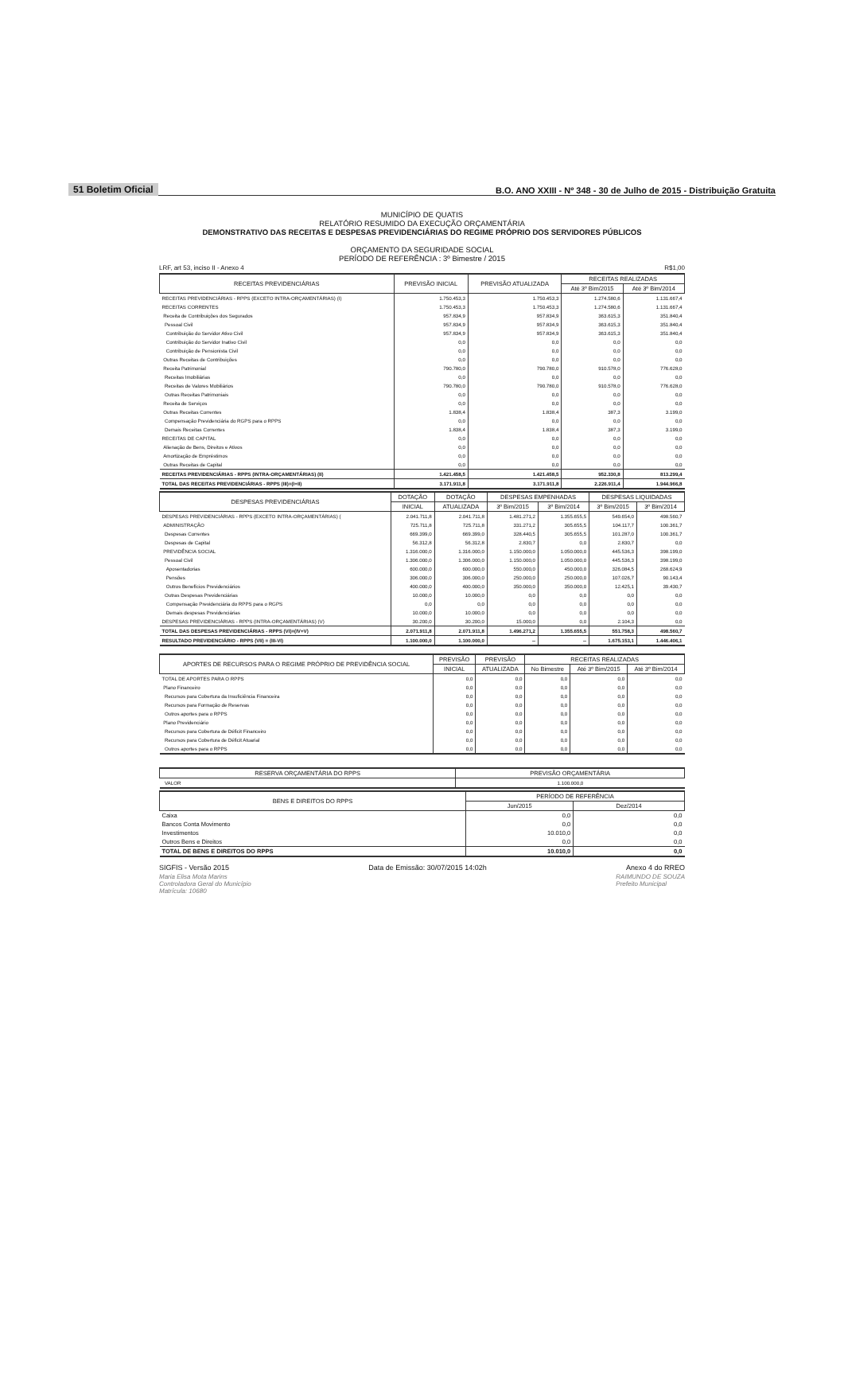51 Boletim Oficial B.O. ANO XXIII - Nº 348 - 30 de Julho de 2015 - Distribuição Gratuita
MUNICÍPIO DE QUATIS
RELATÓRIO RESUMIDO DA EXECUÇÃO ORÇAMENTÁRIA
DEMONSTRATIVO DAS RECEITAS E DESPESAS PREVIDENCIÁRIAS DO REGIME PRÓPRIO DOS SERVIDORES PÚBLICOS
ORÇAMENTO DA SEGURIDADE SOCIAL
PERÍODO DE REFERÊNCIA : 3º Bimestre / 2015
LRF, art 53, inciso II - Anexo 4 R$1,00
| RECEITAS PREVIDENCIÁRIAS | PREVISÃO INICIAL | PREVISÃO ATUALIZADA | RECEITAS REALIZADAS | |
| --- | --- | --- | --- | --- |
| | | | Até 3º Bim/2015 | Até 3º Bim/2014 |
| RECEITAS PREVIDENCIÁRIAS - RPPS (EXCETO INTRA-ORÇAMENTÁRIAS) (I) | 1.750.453,3 | 1.750.453,3 | 1.274.580,6 | 1.131.667,4 |
| RECEITAS CORRENTES | 1.750.453,3 | 1.750.453,3 | 1.274.580,6 | 1.131.667,4 |
| Receita de Contribuições dos Segurados | 957.834,9 | 957.834,9 | 363.615,3 | 351.840,4 |
| Pessoal Civil | 957.834,9 | 957.834,9 | 363.615,3 | 351.840,4 |
| Contribuição do Servidor Ativo Civil | 957.834,9 | 957.834,9 | 363.615,3 | 351.840,4 |
| Contribuição do Servidor Inativo Civil | 0,0 | 0,0 | 0,0 | 0,0 |
| Contribuição de Pensionista Civil | 0,0 | 0,0 | 0,0 | 0,0 |
| Outras Receitas de Contribuições | 0,0 | 0,0 | 0,0 | 0,0 |
| Receita Patrimonial | 790.780,0 | 790.780,0 | 910.578,0 | 776.628,0 |
| Receitas Imobiliárias | 0,0 | 0,0 | 0,0 | 0,0 |
| Receitas de Valores Mobiliários | 790.780,0 | 790.780,0 | 910.578,0 | 776.628,0 |
| Outras Receitas Patrimoniais | 0,0 | 0,0 | 0,0 | 0,0 |
| Receita de Serviços | 0,0 | 0,0 | 0,0 | 0,0 |
| Outras Receitas Correntes | 1.838,4 | 1.838,4 | 387,3 | 3.199,0 |
| Compensação Previdenciária do RGPS para o RPPS | 0,0 | 0,0 | 0,0 | 0,0 |
| Demais Receitas Correntes | 1.838,4 | 1.838,4 | 387,3 | 3.199,0 |
| RECEITAS DE CAPITAL | 0,0 | 0,0 | 0,0 | 0,0 |
| Alienação de Bens, Direitos e Ativos | 0,0 | 0,0 | 0,0 | 0,0 |
| Amortização de Empréstimos | 0,0 | 0,0 | 0,0 | 0,0 |
| Outras Receitas de Capital | 0,0 | 0,0 | 0,0 | 0,0 |
| RECEITAS PREVIDENCIÁRIAS - RPPS (INTRA-ORÇAMENTÁRIAS) (II) | 1.421.458,5 | 1.421.458,5 | 952.330,8 | 813.299,4 |
| TOTAL DAS RECEITAS PREVIDENCIÁRIAS - RPPS (III)=(I+II) | 3.171.911,8 | 3.171.911,8 | 2.226.911,4 | 1.944.966,8 |
| DESPESAS PREVIDENCIÁRIAS | DOTAÇÃO | DOTAÇÃO | DESPESAS EMPENHADAS | | DESPESAS LIQUIDADAS | |
| --- | --- | --- | --- | --- | --- | --- |
| | INICIAL | ATUALIZADA | 3º Bim/2015 | 3º Bim/2014 | 3º Bim/2015 | 3º Bim/2014 |
| DESPESAS PREVIDENCIÁRIAS - RPPS (EXCETO INTRA-ORÇAMENTÁRIAS) ( | 2.041.711,8 | 2.041.711,8 | 1.481.271,2 | 1.355.655,5 | 549.654,0 | 498.560,7 |
| ADMINISTRAÇÃO | 725.711,8 | 725.711,8 | 331.271,2 | 305.655,5 | 104.117,7 | 100.361,7 |
| Despesas Correntes | 669.399,0 | 669.399,0 | 328.440,5 | 305.655,5 | 101.287,0 | 100.361,7 |
| Despesas de Capital | 56.312,8 | 56.312,8 | 2.830,7 | 0,0 | 2.830,7 | 0,0 |
| PREVIDÊNCIA SOCIAL | 1.316.000,0 | 1.316.000,0 | 1.150.000,0 | 1.050.000,0 | 445.536,3 | 398.199,0 |
| Pessoal Civil | 1.306.000,0 | 1.306.000,0 | 1.150.000,0 | 1.050.000,0 | 445.536,3 | 398.199,0 |
| Aposentadorias | 600.000,0 | 600.000,0 | 550.000,0 | 450.000,0 | 326.084,5 | 268.624,9 |
| Pensões | 306.000,0 | 306.000,0 | 250.000,0 | 250.000,0 | 107.026,7 | 90.143,4 |
| Outros Benefícios Previdenciários | 400.000,0 | 400.000,0 | 350.000,0 | 350.000,0 | 12.425,1 | 39.430,7 |
| Outras Despesas Previdenciárias | 10.000,0 | 10.000,0 | 0,0 | 0,0 | 0,0 | 0,0 |
| Compensação Previdenciária do RPPS para o RGPS | 0,0 | 0,0 | 0,0 | 0,0 | 0,0 | 0,0 |
| Demais despesas Previdenciárias | 10.000,0 | 10.000,0 | 0,0 | 0,0 | 0,0 | 0,0 |
| DESPESAS PREVIDENCIÁRIAS - RPPS (INTRA-ORÇAMENTÁRIAS) (V) | 30.200,0 | 30.200,0 | 15.000,0 | 0,0 | 2.104,3 | 0,0 |
| TOTAL DAS DESPESAS PREVIDENCIÁRIAS - RPPS (VI)=(IV+V) | 2.071.911,8 | 2.071.911,8 | 1.496.271,2 | 1.355.655,5 | 551.758,3 | 498.560,7 |
| RESULTADO PREVIDENCIÁRIO - RPPS (VII) = (III-VI) | 1.100.000,0 | 1.100.000,0 | -- | -- | 1.675.153,1 | 1.446.406,1 |
| APORTES DE RECURSOS PARA O REGIME PRÓPRIO DE PREVIDÊNCIA SOCIAL | PREVISÃO | PREVISÃO | RECEITAS REALIZADAS | | |
| --- | --- | --- | --- | --- | --- |
| | INICIAL | ATUALIZADA | No Bimestre | Até 3º Bim/2015 | Até 3º Bim/2014 |
| TOTAL DE APORTES PARA O RPPS | 0,0 | 0,0 | 0,0 | 0,0 | 0,0 |
| Plano Financeiro | 0,0 | 0,0 | 0,0 | 0,0 | 0,0 |
| Recursos para Cobertura da Insuficiência Financeira | 0,0 | 0,0 | 0,0 | 0,0 | 0,0 |
| Recursos para Formação de Reservas | 0,0 | 0,0 | 0,0 | 0,0 | 0,0 |
| Outros aportes para o RPPS | 0,0 | 0,0 | 0,0 | 0,0 | 0,0 |
| Plano Previdenciário | 0,0 | 0,0 | 0,0 | 0,0 | 0,0 |
| Recursos para Cobertura de Déficit Financeiro | 0,0 | 0,0 | 0,0 | 0,0 | 0,0 |
| Recursos para Cobertura de Déficit Atuarial | 0,0 | 0,0 | 0,0 | 0,0 | 0,0 |
| Outros aportes para o RPPS | 0,0 | 0,0 | 0,0 | 0,0 | 0,0 |
| RESERVA ORÇAMENTÁRIA DO RPPS | PREVISÃO ORÇAMENTÁRIA |
| --- | --- |
| VALOR | 1.100.000,0 |
| BENS E DIREITOS DO RPPS | PERÍODO DE REFERÊNCIA | |
| --- | --- | --- |
| | Jun/2015 | Dez/2014 |
| Caixa | 0,0 | 0,0 |
| Bancos Conta Movimento | 0,0 | 0,0 |
| Investimentos | 10.010,0 | 0,0 |
| Outros Bens e Direitos | 0,0 | 0,0 |
| TOTAL DE BENS E DIREITOS DO RPPS | 10.010,0 | 0,0 |
SIGFIS - Versão 2015 Data de Emissão: 30/07/2015 14:02h Anexo 4 do RREO
Maria Elisa Mota Marins
Controladora Geral do Município
Matrícula: 10680 RAIMUNDO DE SOUZA
Prefeito Municipal